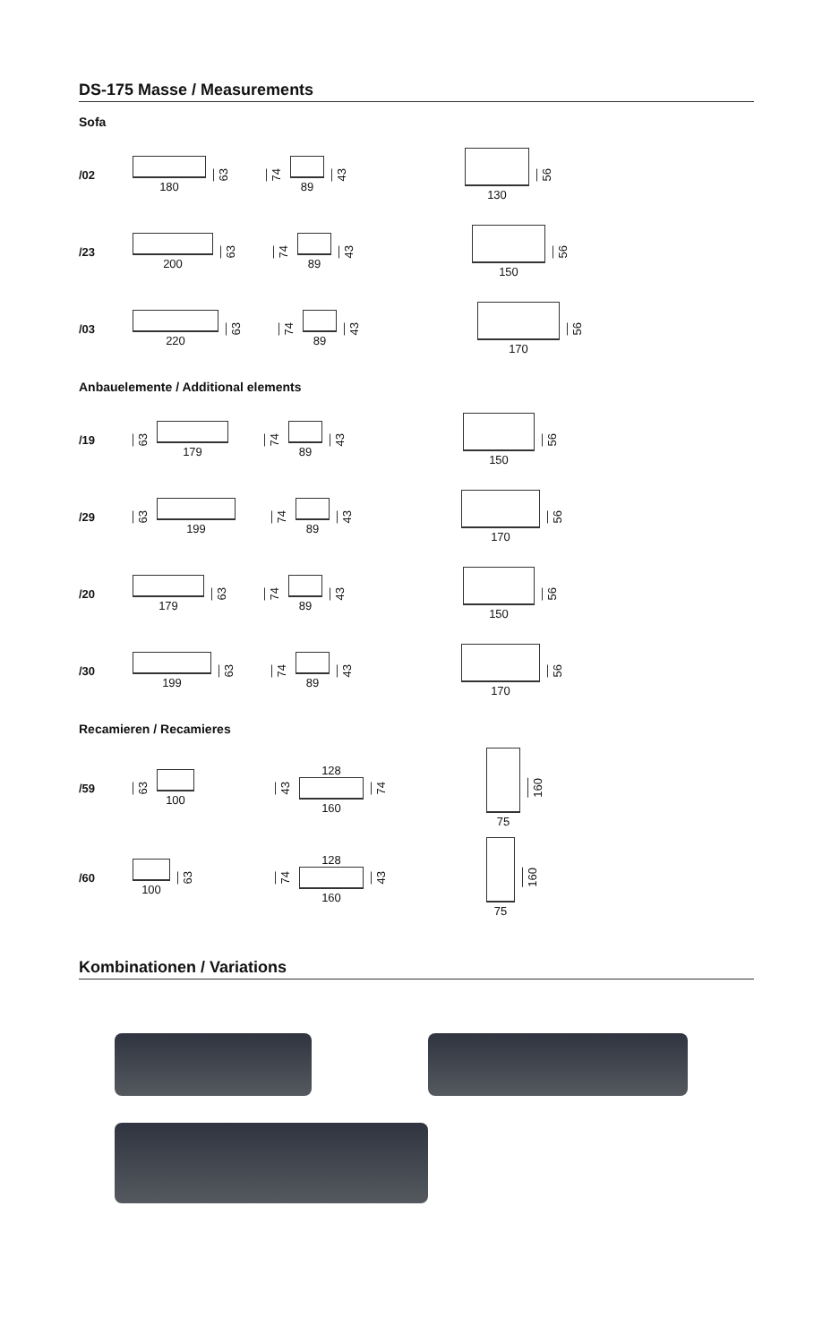DS-175 Masse / Measurements
Sofa
/02
180
63
74
89
43
130
56
/23
200
63
74
89
43
150
56
/03
220
63
74
89
43
170
56
Anbauelemente / Additional elements
/19
63
179
74
89
43
150
56
/29
63
199
74
89
43
170
56
/20
179
63
74
89
43
150
56
/30
199
63
74
89
43
170
56
Recamieren / Recamieres
/59
63
100
43
128
160
74
75
160
/60
100
63
74
128
160
43
75
160
Kombinationen / Variations